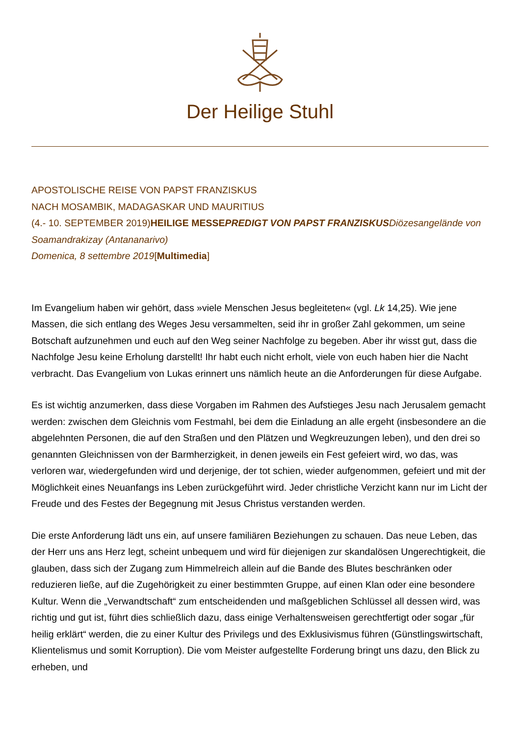Der Heilige Stuhl
APOSTOLISCHE REISE VON PAPST FRANZISKUS
NACH MOSAMBIK, MADAGASKAR UND MAURITIUS
(4.- 10. SEPTEMBER 2019) HEILIGE MESSE PREDIGT VON PAPST FRANZISKUS Diözesangelände von Soamandrakizay (Antananarivo)
Domenica, 8 settembre 2019[Multimedia]
Im Evangelium haben wir gehört, dass »viele Menschen Jesus begleiteten« (vgl. Lk 14,25). Wie jene Massen, die sich entlang des Weges Jesu versammelten, seid ihr in großer Zahl gekommen, um seine Botschaft aufzunehmen und euch auf den Weg seiner Nachfolge zu begeben. Aber ihr wisst gut, dass die Nachfolge Jesu keine Erholung darstellt! Ihr habt euch nicht erholt, viele von euch haben hier die Nacht verbracht. Das Evangelium von Lukas erinnert uns nämlich heute an die Anforderungen für diese Aufgabe.
Es ist wichtig anzumerken, dass diese Vorgaben im Rahmen des Aufstieges Jesu nach Jerusalem gemacht werden: zwischen dem Gleichnis vom Festmahl, bei dem die Einladung an alle ergeht (insbesondere an die abgelehnten Personen, die auf den Straßen und den Plätzen und Wegkreuzungen leben), und den drei so genannten Gleichnissen von der Barmherzigkeit, in denen jeweils ein Fest gefeiert wird, wo das, was verloren war, wiedergefunden wird und derjenige, der tot schien, wieder aufgenommen, gefeiert und mit der Möglichkeit eines Neuanfangs ins Leben zurückgeführt wird. Jeder christliche Verzicht kann nur im Licht der Freude und des Festes der Begegnung mit Jesus Christus verstanden werden.
Die erste Anforderung lädt uns ein, auf unsere familiären Beziehungen zu schauen. Das neue Leben, das der Herr uns ans Herz legt, scheint unbequem und wird für diejenigen zur skandalösen Ungerechtigkeit, die glauben, dass sich der Zugang zum Himmelreich allein auf die Bande des Blutes beschränken oder reduzieren ließe, auf die Zugehörigkeit zu einer bestimmten Gruppe, auf einen Klan oder eine besondere Kultur. Wenn die „Verwandtschaft“ zum entscheidenden und maßgeblichen Schlüssel all dessen wird, was richtig und gut ist, führt dies schließlich dazu, dass einige Verhaltensweisen gerechtfertigt oder sogar „für heilig erklärt“ werden, die zu einer Kultur des Privilegs und des Exklusivismus führen (Günstlingswirtschaft, Klientelismus und somit Korruption). Die vom Meister aufgestellte Forderung bringt uns dazu, den Blick zu erheben, und